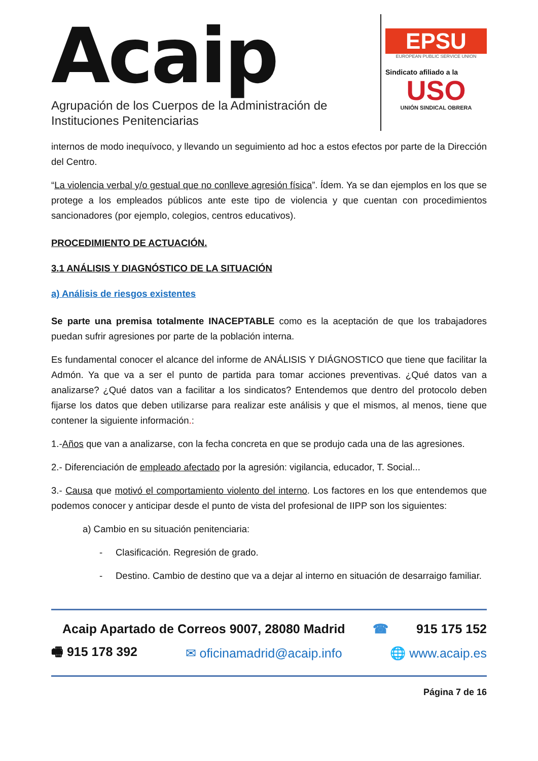Acaip
Agrupación de los Cuerpos de la Administración de Instituciones Penitenciarias
EPSU
EUROPEAN PUBLIC SERVICE UNION
Sindicato afiliado a la
USO
UNIÓN SINDICAL OBRERA
internos de modo inequívoco, y llevando un seguimiento ad hoc a estos efectos por parte de la Dirección del Centro.
“La violencia verbal y/o gestual que no conlleve agresión física”. Ídem. Ya se dan ejemplos en los que se protege a los empleados públicos ante este tipo de violencia y que cuentan con procedimientos sancionadores (por ejemplo, colegios, centros educativos).
PROCEDIMIENTO DE ACTUACIÓN.
3.1 ANÁLISIS Y DIAGNÓSTICO DE LA SITUACIÓN
a) Análisis de riesgos existentes
Se parte una premisa totalmente INACEPTABLE como es la aceptación de que los trabajadores puedan sufrir agresiones por parte de la población interna.
Es fundamental conocer el alcance del informe de ANÁLISIS Y DIÁGNOSTICO que tiene que facilitar la Admón. Ya que va a ser el punto de partida para tomar acciones preventivas. ¿Qué datos van a analizarse? ¿Qué datos van a facilitar a los sindicatos? Entendemos que dentro del protocolo deben fijarse los datos que deben utilizarse para realizar este análisis y que el mismos, al menos, tiene que contener la siguiente información.:
1.-Años que van a analizarse, con la fecha concreta en que se produjo cada una de las agresiones.
2.- Diferenciación de empleado afectado por la agresión: vigilancia, educador, T. Social...
3.- Causa que motivó el comportamiento violento del interno. Los factores en los que entendemos que podemos conocer y anticipar desde el punto de vista del profesional de IIPP son los siguientes:
a) Cambio en su situación penitenciaria:
- Clasificación. Regresión de grado.
- Destino. Cambio de destino que va a dejar al interno en situación de desarraigo familiar.
Acaip Apartado de Correos 9007, 28080 Madrid ☎ 915 175 152
🖷 915 178 392 ✉ oficinamadrid@acaip.info 🌐 www.acaip.es
Página 7 de 16